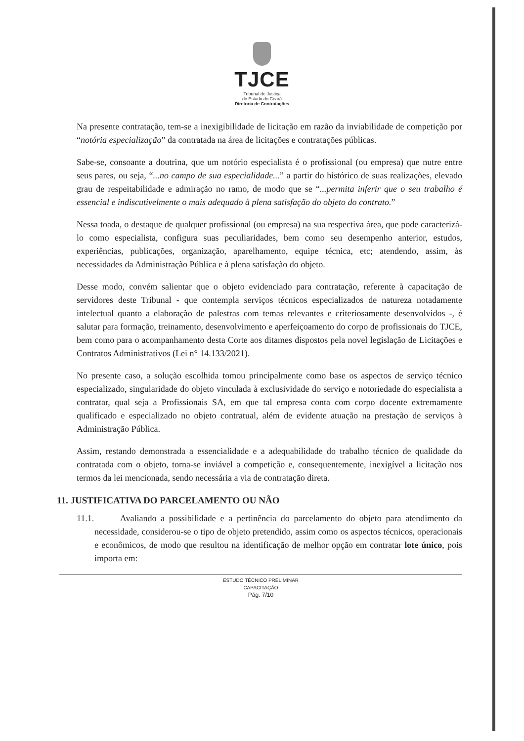TJCE
Tribunal de Justiça
do Estado do Ceará
Diretoria de Contratações
Na presente contratação, tem-se a inexigibilidade de licitação em razão da inviabilidade de competição por “notória especialização” da contratada na área de licitações e contratações públicas.
Sabe-se, consoante a doutrina, que um notório especialista é o profissional (ou empresa) que nutre entre seus pares, ou seja, “...no campo de sua especialidade...” a partir do histórico de suas realizações, elevado grau de respeitabilidade e admiração no ramo, de modo que se “...permita inferir que o seu trabalho é essencial e indiscutivelmente o mais adequado à plena satisfação do objeto do contrato.”
Nessa toada, o destaque de qualquer profissional (ou empresa) na sua respectiva área, que pode caracterizá-lo como especialista, configura suas peculiaridades, bem como seu desempenho anterior, estudos, experiências, publicações, organização, aparelhamento, equipe técnica, etc; atendendo, assim, às necessidades da Administração Pública e à plena satisfação do objeto.
Desse modo, convém salientar que o objeto evidenciado para contratação, referente à capacitação de servidores deste Tribunal - que contempla serviços técnicos especializados de natureza notadamente intelectual quanto a elaboração de palestras com temas relevantes e criteriosamente desenvolvidos -, é salutar para formação, treinamento, desenvolvimento e aperfeiçoamento do corpo de profissionais do TJCE, bem como para o acompanhamento desta Corte aos ditames dispostos pela novel legislação de Licitações e Contratos Administrativos (Lei n° 14.133/2021).
No presente caso, a solução escolhida tomou principalmente como base os aspectos de serviço técnico especializado, singularidade do objeto vinculada à exclusividade do serviço e notoriedade do especialista a contratar, qual seja a Profissionais SA, em que tal empresa conta com corpo docente extremamente qualificado e especializado no objeto contratual, além de evidente atuação na prestação de serviços à Administração Pública.
Assim, restando demonstrada a essencialidade e a adequabilidade do trabalho técnico de qualidade da contratada com o objeto, torna-se inviável a competição e, consequentemente, inexigível a licitação nos termos da lei mencionada, sendo necessária a via de contratação direta.
11. JUSTIFICATIVA DO PARCELAMENTO OU NÃO
11.1. Avaliando a possibilidade e a pertinência do parcelamento do objeto para atendimento da necessidade, considerou-se o tipo de objeto pretendido, assim como os aspectos técnicos, operacionais e econômicos, de modo que resultou na identificação de melhor opção em contratar lote único, pois importa em:
ESTUDO TÉCNICO PRELIMINAR
CAPACITAÇÃO
Pág. 7/10